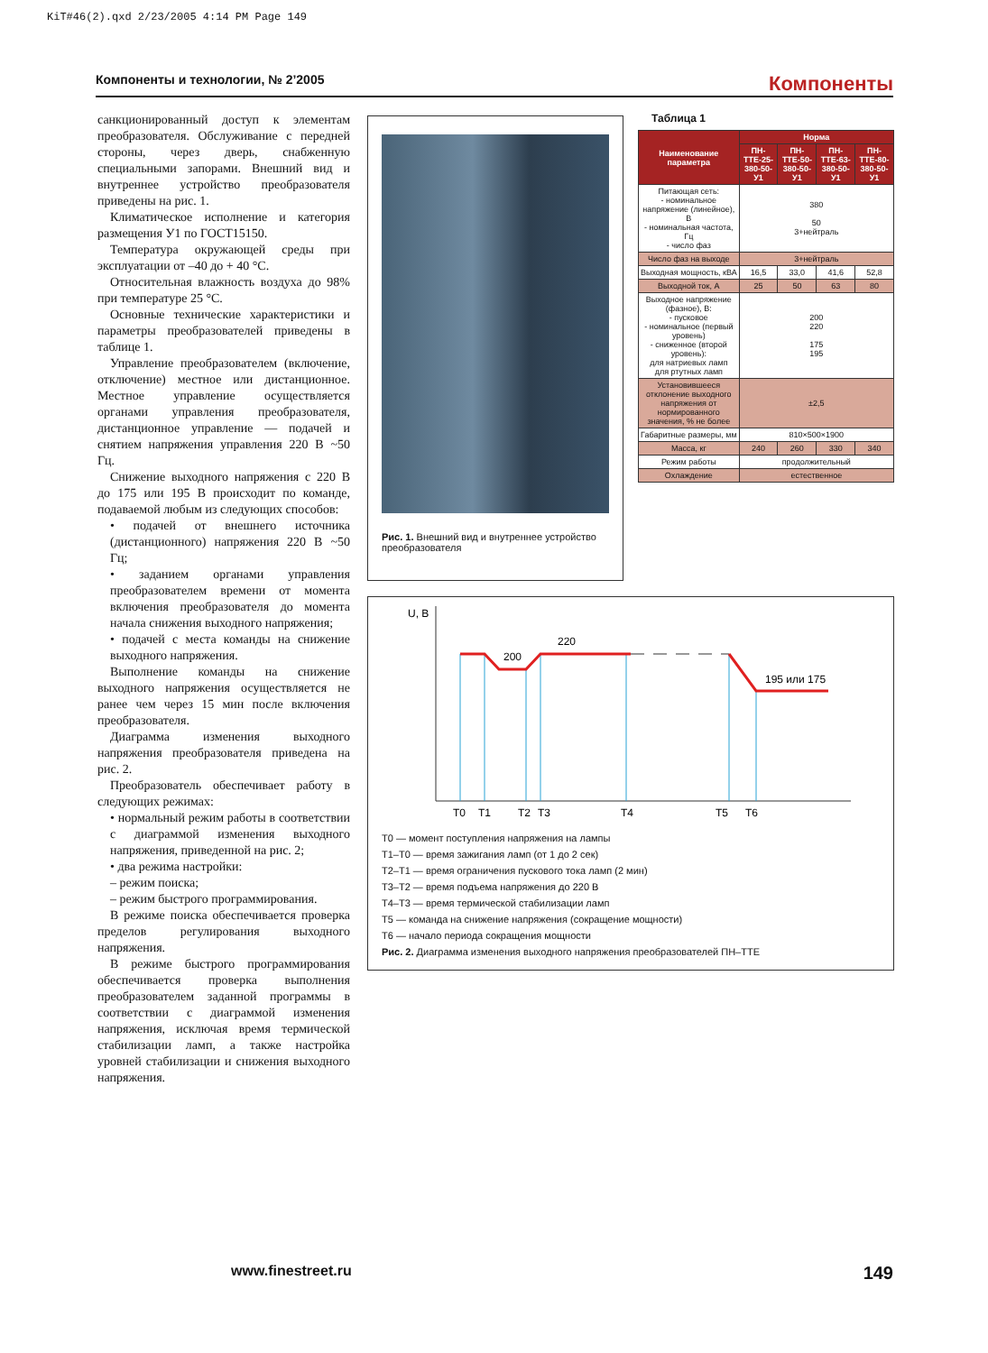KiT#46(2).qxd 2/23/2005 4:14 PM Page 149
Компоненты и технологии, № 2’2005 Компоненты
санкционированный доступ к элементам преобразователя. Обслуживание с передней стороны, через дверь, снабженную специальными запорами. Внешний вид и внутреннее устройство преобразователя приведены на рис. 1.
Климатическое исполнение и категория размещения У1 по ГОСТ15150.
Температура окружающей среды при эксплуатации от –40 до + 40 °С.
Относительная влажность воздуха до 98% при температуре 25 °С.
Основные технические характеристики и параметры преобразователей приведены в таблице 1.
Управление преобразователем (включение, отключение) местное или дистанционное. Местное управление осуществляется органами управления преобразователя, дистанционное управление — подачей и снятием напряжения управления 220 В ~50 Гц.
Снижение выходного напряжения с 220 В до 175 или 195 В происходит по команде, подаваемой любым из следующих способов:
• подачей от внешнего источника (дистанционного) напряжения 220 В ~50 Гц;
• заданием органами управления преобразователем времени от момента включения преобразователя до момента начала снижения выходного напряжения;
• подачей с места команды на снижение выходного напряжения.
Выполнение команды на снижение выходного напряжения осуществляется не ранее чем через 15 мин после включения преобразователя.
Диаграмма изменения выходного напряжения преобразователя приведена на рис. 2.
Преобразователь обеспечивает работу в следующих режимах:
• нормальный режим работы в соответствии с диаграммой изменения выходного напряжения, приведенной на рис. 2;
• два режима настройки:
– режим поиска;
– режим быстрого программирования.
В режиме поиска обеспечивается проверка пределов регулирования выходного напряжения.
В режиме быстрого программирования обеспечивается проверка выполнения преобразователем заданной программы в соответствии с диаграммой изменения напряжения, исключая время термической стабилизации ламп, а также настройка уровней стабилизации и снижения выходного напряжения.
Рис. 1. Внешний вид и внутреннее устройство преобразователя
Таблица 1
| Наименование параметра | Норма | | | |
| --- | --- | --- | --- | --- |
| | ПН-ТТЕ-25-380-50-У1 | ПН-ТТЕ-50-380-50-У1 | ПН-ТТЕ-63-380-50-У1 | ПН-ТТЕ-80-380-50-У1 |
| Питающая сеть: - номинальное напряжение (линейное), В - номинальная частота, Гц - число фаз | 380 50 3+нейтраль | | | |
| Число фаз на выходе | 3+нейтраль | | | |
| Выходная мощность, кВА | 16,5 | 33,0 | 41,6 | 52,8 |
| Выходной ток, А | 25 | 50 | 63 | 80 |
| Выходное напряжение (фазное), В: - пусковое - номинальное (первый уровень) - сниженное (второй уровень): для натриевых ламп для ртутных ламп | 200 220 175 195 | | | |
| Установившееся отклонение выходного напряжения от нормированного значения, % не более | ±2,5 | | | |
| Габаритные размеры, мм | 810×500×1900 | | | |
| Масса, кг | 240 | 260 | 330 | 340 |
| Режим работы | продолжительный | | | |
| Охлаждение | естественное | | | |
U, B
200
220
195 или 175
T0
T1
T2
T3
T4
T5
T6
T0 — момент поступления напряжения на лампы
T1–T0 — время зажигания ламп (от 1 до 2 сек)
T2–T1 — время ограничения пускового тока ламп (2 мин)
T3–T2 — время подъема напряжения до 220 В
T4–T3 — время термической стабилизации ламп
T5 — команда на снижение напряжения (сокращение мощности)
T6 — начало периода сокращения мощности
Рис. 2. Диаграмма изменения выходного напряжения преобразователей ПН–ТТЕ
www.finestreet.ru 149